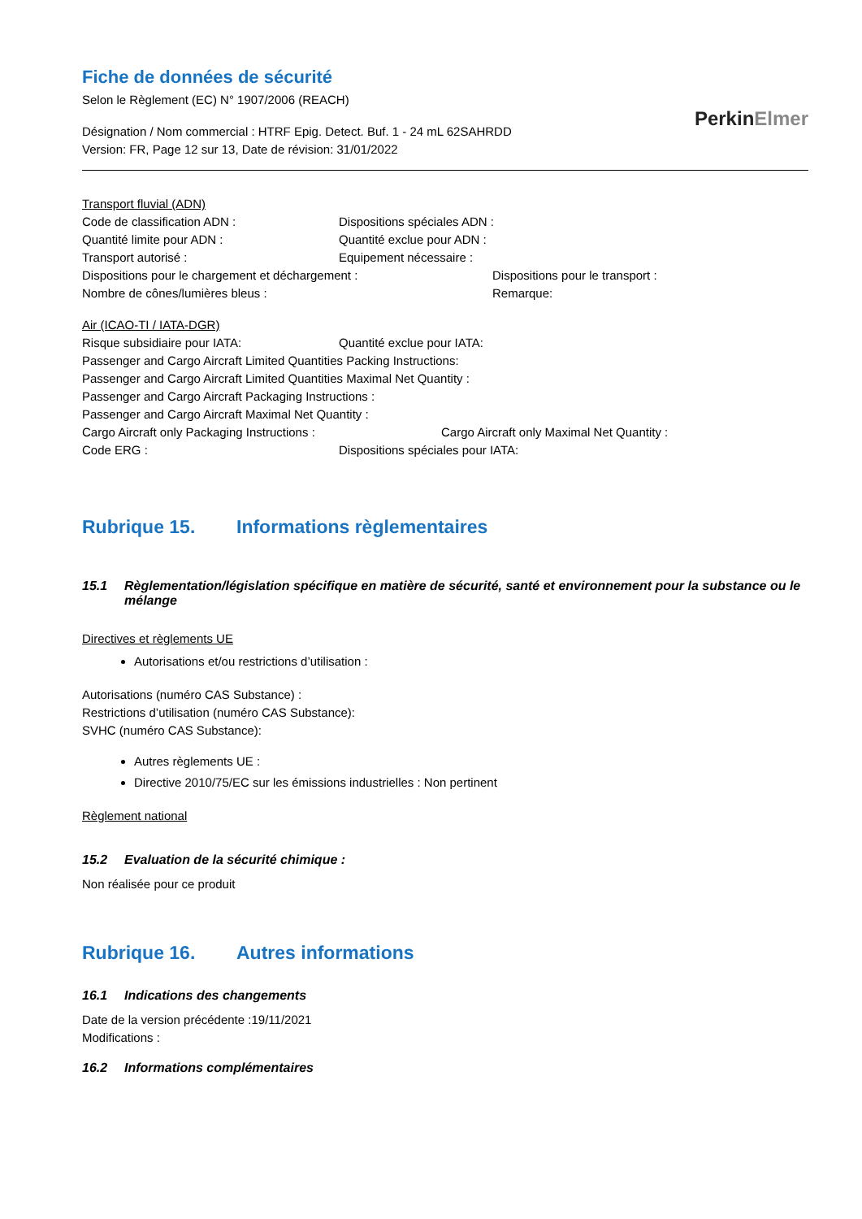Fiche de données de sécurité
Selon le Règlement (EC) N° 1907/2006 (REACH)
Désignation / Nom commercial : HTRF Epig. Detect. Buf. 1 - 24 mL 62SAHRDD
Version: FR, Page 12 sur 13, Date de révision: 31/01/2022
PerkinElmer
Transport fluvial (ADN)
Code de classification ADN : Dispositions spéciales ADN :
Quantité limite pour ADN : Quantité exclue pour ADN :
Transport autorisé : Equipement nécessaire :
Dispositions pour le chargement et déchargement : Dispositions pour le transport :
Nombre de cônes/lumières bleus : Remarque:
Air (ICAO-TI / IATA-DGR)
Risque subsidiaire pour IATA: Quantité exclue pour IATA:
Passenger and Cargo Aircraft Limited Quantities Packing Instructions:
Passenger and Cargo Aircraft Limited Quantities Maximal Net Quantity :
Passenger and Cargo Aircraft Packaging Instructions :
Passenger and Cargo Aircraft Maximal Net Quantity :
Cargo Aircraft only Packaging Instructions : Cargo Aircraft only Maximal Net Quantity :
Code ERG : Dispositions spéciales pour IATA:
Rubrique 15. Informations règlementaires
15.1 Règlementation/législation spécifique en matière de sécurité, santé et environnement pour la substance ou le mélange
Directives et règlements UE
Autorisations et/ou restrictions d’utilisation :
Autorisations (numéro CAS Substance) :
Restrictions d’utilisation (numéro CAS Substance):
SVHC (numéro CAS Substance):
Autres règlements UE :
Directive 2010/75/EC sur les émissions industrielles : Non pertinent
Règlement national
15.2 Evaluation de la sécurité chimique :
Non réalisée pour ce produit
Rubrique 16. Autres informations
16.1 Indications des changements
Date de la version précédente :19/11/2021
Modifications :
16.2 Informations complémentaires